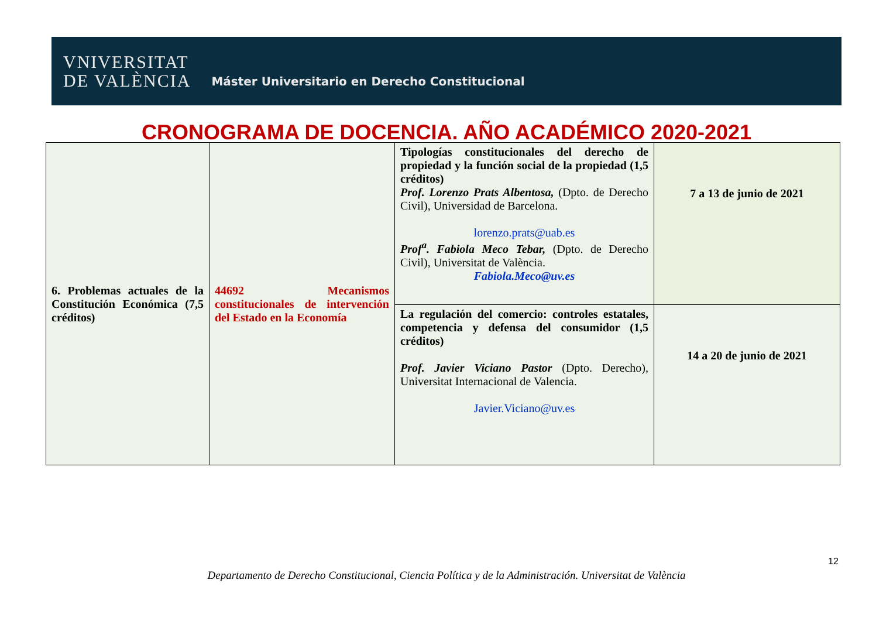VNIVERSITAT
DE VALÈNCIA
Máster Universitario en Derecho Constitucional
CRONOGRAMA DE DOCENCIA. AÑO ACADÉMICO 2020-2021
| 6. Problemas actuales de la Constitución Económica (7,5 créditos) | 44692 Mecanismos constitucionales de intervención del Estado en la Economía | Tipologías constitucionales del derecho de propiedad y la función social de la propiedad (1,5 créditos) Prof. Lorenzo Prats Albentosa, (Dpto. de Derecho Civil), Universidad de Barcelona. lorenzo.prats@uab.es Prof<sup>a</sup>. Fabiola Meco Tebar, (Dpto. de Derecho Civil), Universitat de València. Fabiola.Meco@uv.es | 7 a 13 de junio de 2021 |
| | | La regulación del comercio: controles estatales, competencia y defensa del consumidor (1,5 créditos) Prof. Javier Viciano Pastor (Dpto. Derecho), Universitat Internacional de Valencia. Javier.Viciano@uv.es | 14 a 20 de junio de 2021 |
12
Departamento de Derecho Constitucional, Ciencia Política y de la Administración. Universitat de València